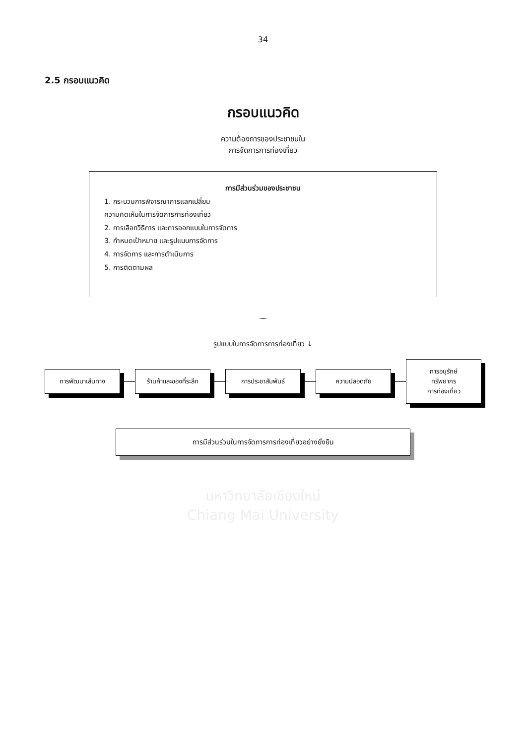34
2.5 กรอบแนวคิด
กรอบแนวคิด
ความต้องการของประชาชนใน
การจัดการการท่องเที่ยว
การมีส่วนร่วมของประชาชน
1. กระบวนการพิจารณาการแลกเปลี่ยน
ความคิดเห็นในการจัดการการท่องเที่ยว
2. การเลือกวิธีการ และการออกแบบในการจัดการ
3. กำหนดเป้าหมาย และรูปแบบการจัดการ
4. การจัดการ และการดำเนินการ
5. การติดตามผล
รูปแบบในการจัดการการท่องเที่ยว ↓
การพัฒนาเส้นทาง
ร้านค้าและของที่ระลึก
การประชาสัมพันธ์ ความปลอดภัย
การอนุรักษ์
ทรัพยากร
การท่องเที่ยว
การมีส่วนร่วมในการจัดการการท่องเที่ยวอย่างยั่งยืน
มหาวิทยาลัยเชียงใหม่
Chiang Mai University